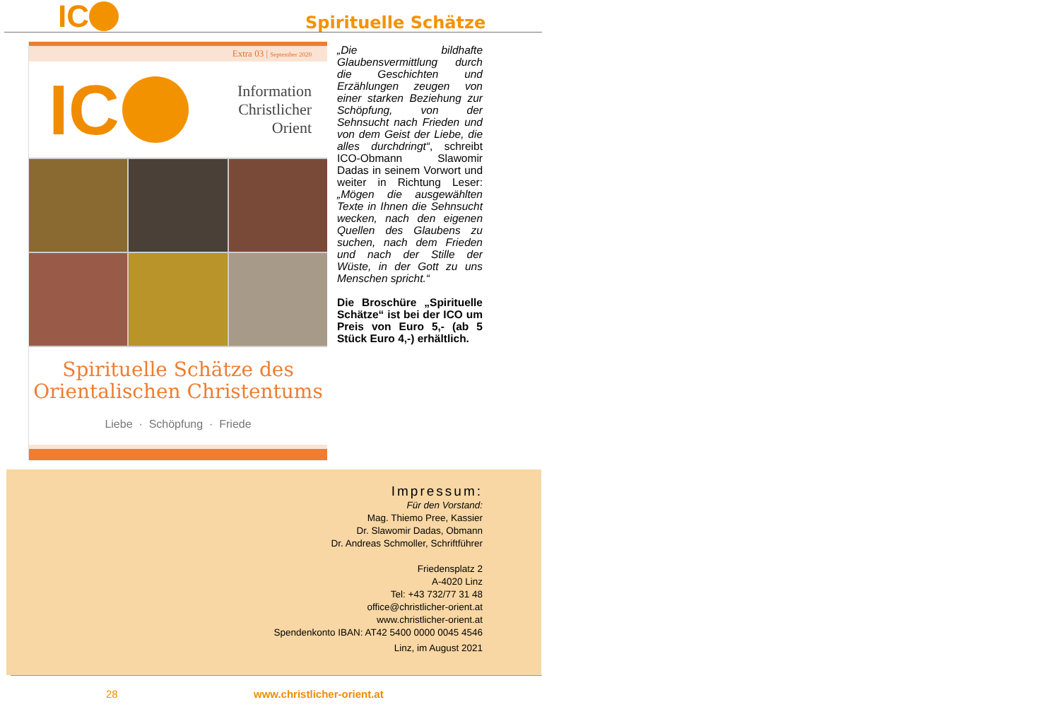IC Spirituelle Schätze
Extra 03 | September 2020
IC
Information
Christlicher
Orient
Spirituelle Schätze des
Orientalischen Christentums
Liebe · Schöpfung · Friede
„Die bildhafte Glaubensvermittlung durch die Geschichten und Erzählungen zeugen von einer starken Beziehung zur Schöpfung, von der Sehnsucht nach Frieden und von dem Geist der Liebe, die alles durchdringt“, schreibt ICO-Obmann Slawomir Dadas in seinem Vorwort und weiter in Richtung Leser: „Mögen die ausgewählten Texte in Ihnen die Sehnsucht wecken, nach den eigenen Quellen des Glaubens zu suchen, nach dem Frieden und nach der Stille der Wüste, in der Gott zu uns Menschen spricht.“
Die Broschüre „Spirituelle Schätze“ ist bei der ICO um Preis von Euro 5,- (ab 5 Stück Euro 4,-) erhältlich.
Impressum:
Für den Vorstand:
Mag. Thiemo Pree, Kassier
Dr. Slawomir Dadas, Obmann
Dr. Andreas Schmoller, Schriftführer
Friedensplatz 2
A-4020 Linz
Tel: +43 732/77 31 48
office@christlicher-orient.at
www.christlicher-orient.at
Spendenkonto IBAN: AT42 5400 0000 0045 4546
Linz, im August 2021
28 www.christlicher-orient.at